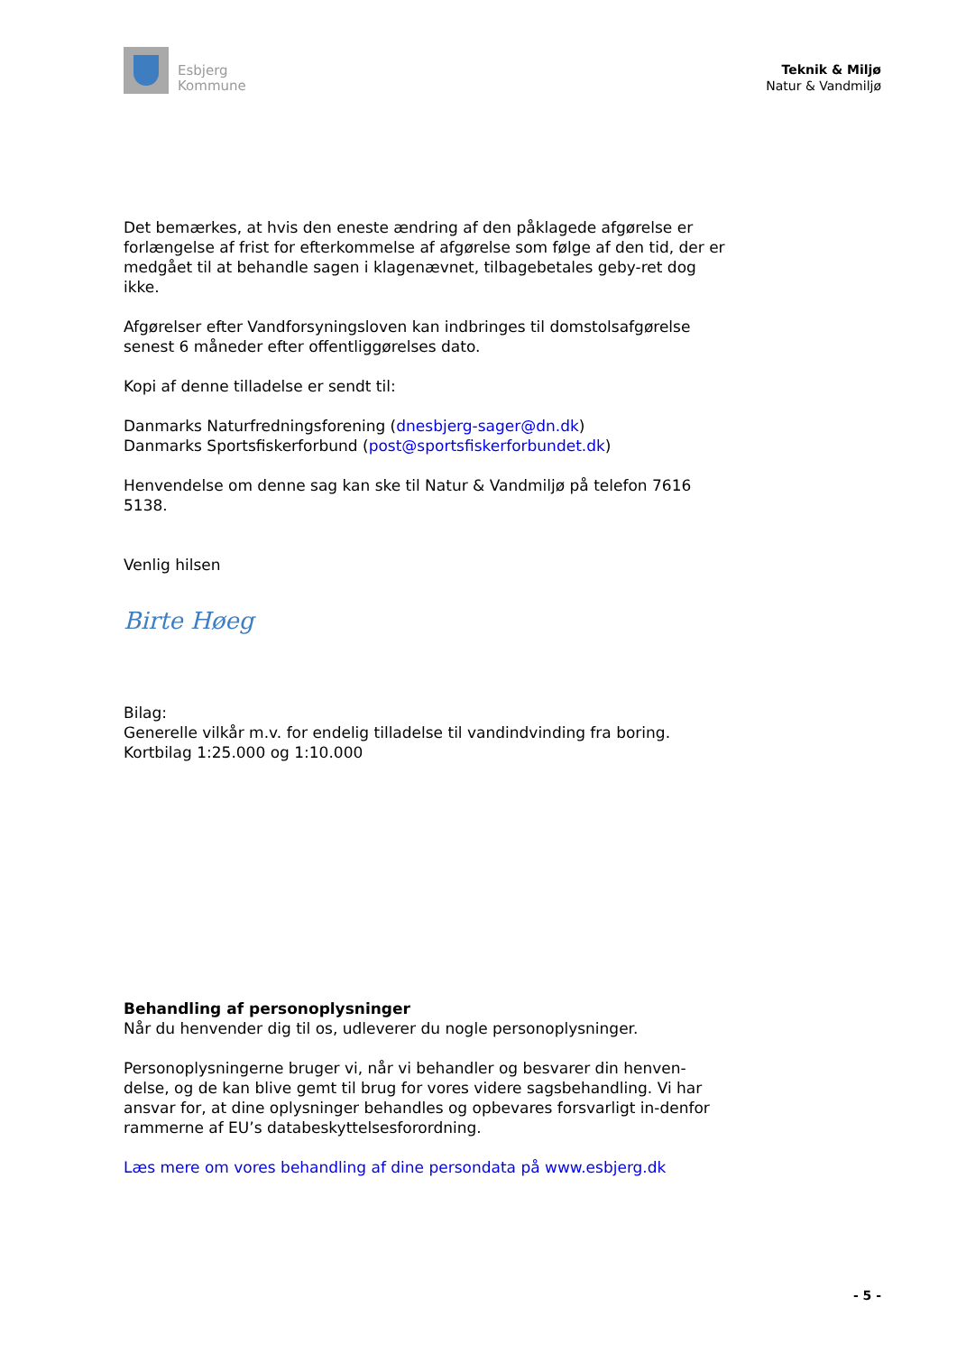Esbjerg
Kommune
Teknik & Miljø
Natur & Vandmiljø
Det bemærkes, at hvis den eneste ændring af den påklagede afgørelse er forlængelse af frist for efterkommelse af afgørelse som følge af den tid, der er medgået til at behandle sagen i klagenævnet, tilbagebetales geby-ret dog ikke.
Afgørelser efter Vandforsyningsloven kan indbringes til domstolsafgørelse senest 6 måneder efter offentliggørelses dato.
Kopi af denne tilladelse er sendt til:
Danmarks Naturfredningsforening (dnesbjerg-sager@dn.dk)
Danmarks Sportsfiskerforbund (post@sportsfiskerforbundet.dk)
Henvendelse om denne sag kan ske til Natur & Vandmiljø på telefon 7616 5138.
Venlig hilsen
Birte Høeg
Bilag:
Generelle vilkår m.v. for endelig tilladelse til vandindvinding fra boring.
Kortbilag 1:25.000 og 1:10.000
Behandling af personoplysninger
Når du henvender dig til os, udleverer du nogle personoplysninger.
Personoplysningerne bruger vi, når vi behandler og besvarer din henven-delse, og de kan blive gemt til brug for vores videre sagsbehandling. Vi har ansvar for, at dine oplysninger behandles og opbevares forsvarligt in-denfor rammerne af EU’s databeskyttelsesforordning.
Læs mere om vores behandling af dine persondata på www.esbjerg.dk
- 5 -